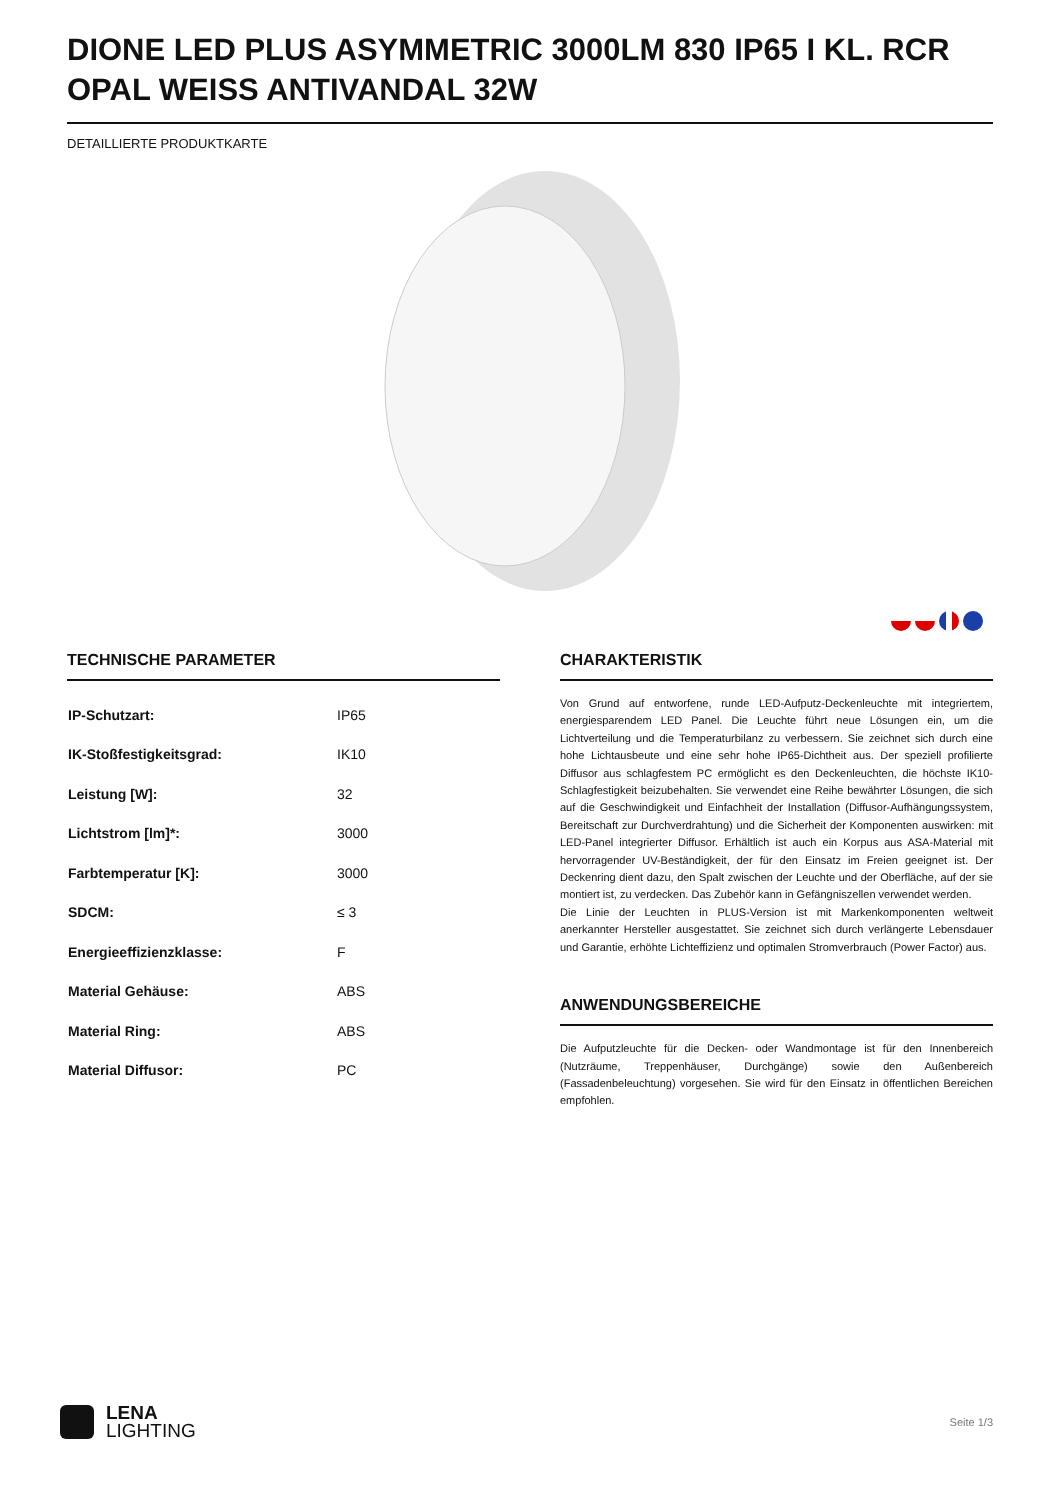DIONE LED PLUS ASYMMETRIC 3000LM 830 IP65 I KL. RCR OPAL WEISS ANTIVANDAL 32W
DETAILLIERTE PRODUKTKARTE
TECHNISCHE PARAMETER
| IP-Schutzart: | IP65 |
| IK-Stoßfestigkeitsgrad: | IK10 |
| Leistung [W]: | 32 |
| Lichtstrom [lm]*: | 3000 |
| Farbtemperatur [K]: | 3000 |
| SDCM: | ≤ 3 |
| Energieeffizienzklasse: | F |
| Material Gehäuse: | ABS |
| Material Ring: | ABS |
| Material Diffusor: | PC |
CHARAKTERISTIK
Von Grund auf entworfene, runde LED-Aufputz-Deckenleuchte mit integriertem, energiesparendem LED Panel. Die Leuchte führt neue Lösungen ein, um die Lichtverteilung und die Temperaturbilanz zu verbessern. Sie zeichnet sich durch eine hohe Lichtausbeute und eine sehr hohe IP65-Dichtheit aus. Der speziell profilierte Diffusor aus schlagfestem PC ermöglicht es den Deckenleuchten, die höchste IK10-Schlagfestigkeit beizubehalten. Sie verwendet eine Reihe bewährter Lösungen, die sich auf die Geschwindigkeit und Einfachheit der Installation (Diffusor-Aufhängungssystem, Bereitschaft zur Durchverdrahtung) und die Sicherheit der Komponenten auswirken: mit LED-Panel integrierter Diffusor. Erhältlich ist auch ein Korpus aus ASA-Material mit hervorragender UV-Beständigkeit, der für den Einsatz im Freien geeignet ist. Der Deckenring dient dazu, den Spalt zwischen der Leuchte und der Oberfläche, auf der sie montiert ist, zu verdecken. Das Zubehör kann in Gefängniszellen verwendet werden.
Die Linie der Leuchten in PLUS-Version ist mit Markenkomponenten weltweit anerkannter Hersteller ausgestattet. Sie zeichnet sich durch verlängerte Lebensdauer und Garantie, erhöhte Lichteffizienz und optimalen Stromverbrauch (Power Factor) aus.
ANWENDUNGSBEREICHE
Die Aufputzleuchte für die Decken- oder Wandmontage ist für den Innenbereich (Nutzräume, Treppenhäuser, Durchgänge) sowie den Außenbereich (Fassadenbeleuchtung) vorgesehen. Sie wird für den Einsatz in öffentlichen Bereichen empfohlen.
LENA
LIGHTING
Seite 1/3